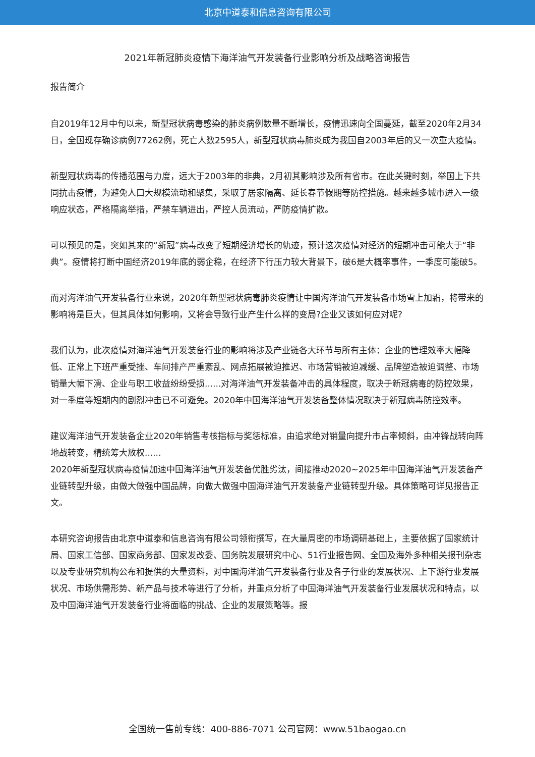北京中道泰和信息咨询有限公司
2021年新冠肺炎疫情下海洋油气开发装备行业影响分析及战略咨询报告
报告简介
自2019年12月中旬以来，新型冠状病毒感染的肺炎病例数量不断增长，疫情迅速向全国蔓延，截至2020年2月34日，全国现存确诊病例77262例，死亡人数2595人，新型冠状病毒肺炎成为我国自2003年后的又一次重大疫情。
新型冠状病毒的传播范围与力度，远大于2003年的非典，2月初其影响涉及所有省市。在此关键时刻，举国上下共同抗击疫情，为避免人口大规模流动和聚集，采取了居家隔离、延长春节假期等防控措施。越来越多城市进入一级响应状态，严格隔离举措，严禁车辆进出，严控人员流动，严防疫情扩散。
可以预见的是，突如其来的“新冠”病毒改变了短期经济增长的轨迹，预计这次疫情对经济的短期冲击可能大于“非典”。疫情将打断中国经济2019年底的弱企稳，在经济下行压力较大背景下，破6是大概率事件，一季度可能破5。
而对海洋油气开发装备行业来说，2020年新型冠状病毒肺炎疫情让中国海洋油气开发装备市场雪上加霜，将带来的影响将是巨大，但其具体如何影响，又将会导致行业产生什么样的变局?企业又该如何应对呢?
我们认为，此次疫情对海洋油气开发装备行业的影响将涉及产业链各大环节与所有主体：企业的管理效率大幅降低、正常上下班严重受挫、车间排产严重紊乱、网点拓展被迫推迟、市场营销被迫减缓、品牌塑造被迫调整、市场销量大幅下滑、企业与职工收益纷纷受损......对海洋油气开发装备冲击的具体程度，取决于新冠病毒的防控效果，对一季度等短期内的剧烈冲击已不可避免。2020年中国海洋油气开发装备整体情况取决于新冠病毒防控效率。
建议海洋油气开发装备企业2020年销售考核指标与奖惩标准，由追求绝对销量向提升市占率倾斜，由冲锋战转向阵地战转变，精统筹大放权......
2020年新型冠状病毒疫情加速中国海洋油气开发装备优胜劣汰，间接推动2020~2025年中国海洋油气开发装备产业链转型升级，由做大做强中国品牌，向做大做强中国海洋油气开发装备产业链转型升级。具体策略可详见报告正文。
本研究咨询报告由北京中道泰和信息咨询有限公司领衔撰写，在大量周密的市场调研基础上，主要依据了国家统计局、国家工信部、国家商务部、国家发改委、国务院发展研究中心、51行业报告网、全国及海外多种相关报刊杂志以及专业研究机构公布和提供的大量资料，对中国海洋油气开发装备行业及各子行业的发展状况、上下游行业发展状况、市场供需形势、新产品与技术等进行了分析，并重点分析了中国海洋油气开发装备行业发展状况和特点，以及中国海洋油气开发装备行业将面临的挑战、企业的发展策略等。报
全国统一售前专线：400-886-7071 公司官网：www.51baogao.cn